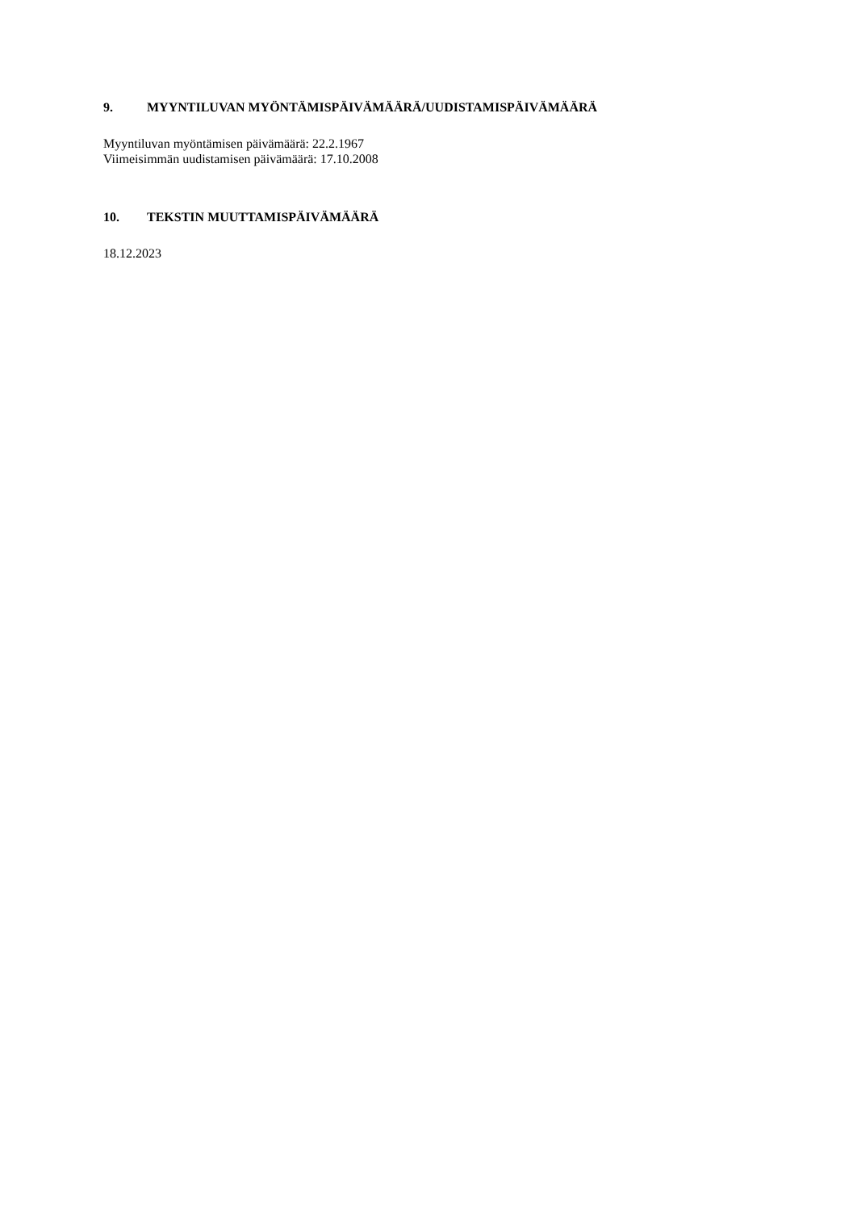9. MYYNTILUVAN MYÖNTÄMISPÄIVÄMÄÄRÄ/UUDISTAMISPÄIVÄMÄÄRÄ
Myyntiluvan myöntämisen päivämäärä: 22.2.1967
Viimeisimmän uudistamisen päivämäärä: 17.10.2008
10. TEKSTIN MUUTTAMISPÄIVÄMÄÄRÄ
18.12.2023